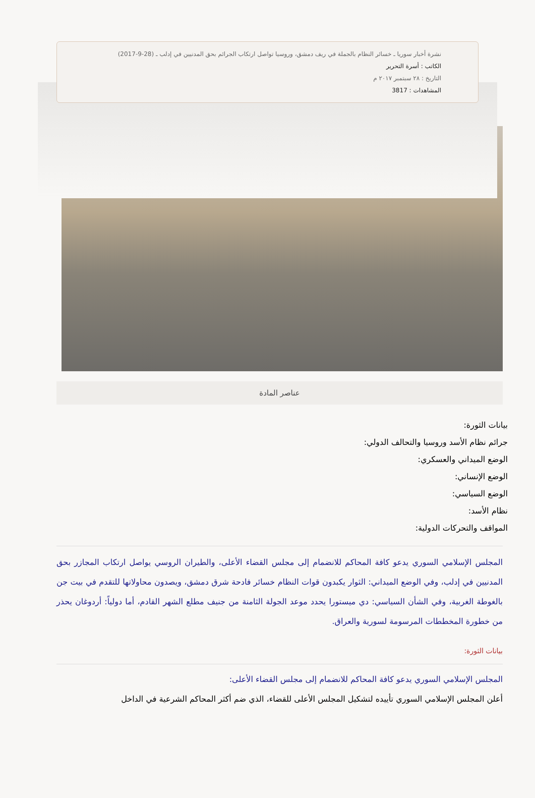نشرة أخبار سوريا ـ خسائر النظام بالجملة في ريف دمشق، وروسيا تواصل ارتكاب الجرائم بحق المدنيين في إدلب ـ (28-9-2017)
الكاتب : أسرة التحرير
التاريخ : ٢٨ سبتمبر ٢٠١٧ م
المشاهدات : 3817
عناصر المادة
بيانات الثورة:
جرائم نظام الأسد وروسيا والتحالف الدولي:
الوضع الميداني والعسكري:
الوضع الإنساني:
الوضع السياسي:
نظام الأسد:
المواقف والتحركات الدولية:
المجلس الإسلامي السوري يدعو كافة المحاكم للانضمام إلى مجلس القضاء الأعلى، والطيران الروسي يواصل ارتكاب المجازر بحق المدنيين في إدلب، وفي الوضع الميداني: الثوار يكبدون قوات النظام خسائر فادحة شرق دمشق، ويصدون محاولاتها للتقدم في بيت جن بالغوطة الغربية، وفي الشأن السياسي: دي ميستورا يحدد موعد الجولة الثامنة من جنيف مطلع الشهر القادم، أما دولياً: أردوغان يحذر من خطورة المخططات المرسومة لسورية والعراق.
بيانات الثورة:
المجلس الإسلامي السوري يدعو كافة المحاكم للانضمام إلى مجلس القضاء الأعلى:
أعلن المجلس الإسلامي السوري تأييده لتشكيل المجلس الأعلى للقضاء، الذي ضم أكثر المحاكم الشرعية في الداخل